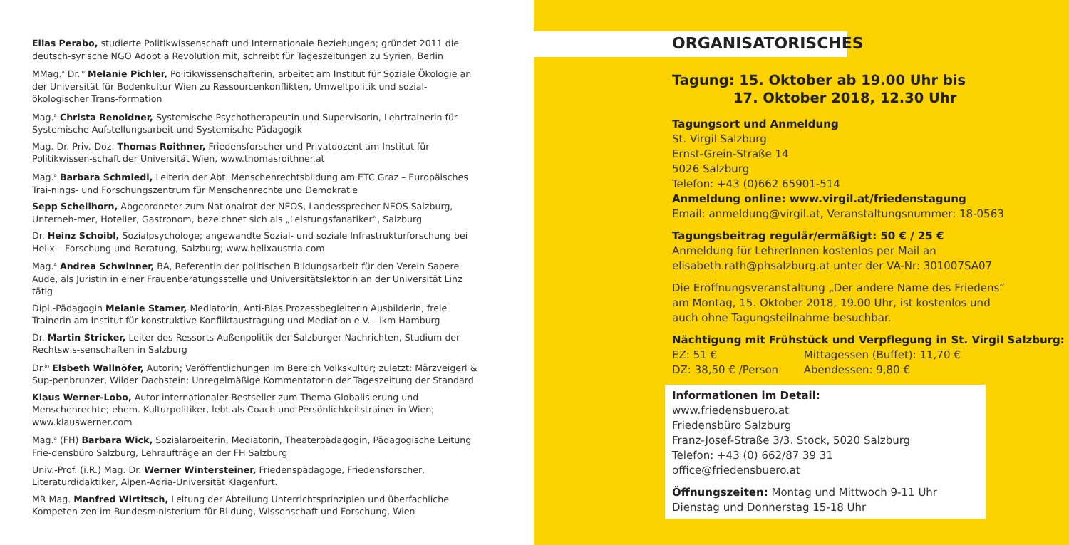Elias Perabo, studierte Politikwissenschaft und Internationale Beziehungen; gründet 2011 die deutsch-syrische NGO Adopt a Revolution mit, schreibt für Tageszeitungen zu Syrien, Berlin
MMag.<sup>a</sup> Dr.<sup>in</sup> Melanie Pichler, Politikwissenschafterin, arbeitet am Institut für Soziale Ökologie an der Universität für Bodenkultur Wien zu Ressourcenkonflikten, Umweltpolitik und sozial-ökologischer Trans-formation
Mag.<sup>a</sup> Christa Renoldner, Systemische Psychotherapeutin und Supervisorin, Lehrtrainerin für Systemische Aufstellungsarbeit und Systemische Pädagogik
Mag. Dr. Priv.-Doz. Thomas Roithner, Friedensforscher und Privatdozent am Institut für Politikwissen-schaft der Universität Wien, www.thomasroithner.at
Mag.<sup>a</sup> Barbara Schmiedl, Leiterin der Abt. Menschenrechtsbildung am ETC Graz – Europäisches Trai-nings- und Forschungszentrum für Menschenrechte und Demokratie
Sepp Schellhorn, Abgeordneter zum Nationalrat der NEOS, Landessprecher NEOS Salzburg, Unterneh-mer, Hotelier, Gastronom, bezeichnet sich als „Leistungsfanatiker“, Salzburg
Dr. Heinz Schoibl, Sozialpsychologe; angewandte Sozial- und soziale Infrastrukturforschung bei Helix – Forschung und Beratung, Salzburg; www.helixaustria.com
Mag.<sup>a</sup> Andrea Schwinner, BA, Referentin der politischen Bildungsarbeit für den Verein Sapere Aude, als Juristin in einer Frauenberatungsstelle und Universitätslektorin an der Universität Linz tätig
Dipl.-Pädagogin Melanie Stamer, Mediatorin, Anti-Bias Prozessbegleiterin Ausbilderin, freie Trainerin am Institut für konstruktive Konfliktaustragung und Mediation e.V. - ikm Hamburg
Dr. Martin Stricker, Leiter des Ressorts Außenpolitik der Salzburger Nachrichten, Studium der Rechtswis-senschaften in Salzburg
Dr.<sup>in</sup> Elsbeth Wallnöfer, Autorin; Veröffentlichungen im Bereich Volkskultur; zuletzt: Märzveigerl & Sup-penbrunzer, Wilder Dachstein; Unregelmäßige Kommentatorin der Tageszeitung der Standard
Klaus Werner-Lobo, Autor internationaler Bestseller zum Thema Globalisierung und Menschenrechte; ehem. Kulturpolitiker, lebt als Coach und Persönlichkeitstrainer in Wien; www.klauswerner.com
Mag.<sup>a</sup> (FH) Barbara Wick, Sozialarbeiterin, Mediatorin, Theaterpädagogin, Pädagogische Leitung Frie-densbüro Salzburg, Lehraufträge an der FH Salzburg
Univ.-Prof. (i.R.) Mag. Dr. Werner Wintersteiner, Friedenspädagoge, Friedensforscher, Literaturdidaktiker, Alpen-Adria-Universität Klagenfurt.
MR Mag. Manfred Wirtitsch, Leitung der Abteilung Unterrichtsprinzipien und überfachliche Kompeten-zen im Bundesministerium für Bildung, Wissenschaft und Forschung, Wien
ORGANISATORISCHES
Tagung: 15. Oktober ab 19.00 Uhr bis
17. Oktober 2018, 12.30 Uhr
Tagungsort und Anmeldung
St. Virgil Salzburg
Ernst-Grein-Straße 14
5026 Salzburg
Telefon: +43 (0)662 65901-514
Anmeldung online: www.virgil.at/friedenstagung
Email: anmeldung@virgil.at, Veranstaltungsnummer: 18-0563
Tagungsbeitrag regulär/ermäßigt: 50 € / 25 €
Anmeldung für LehrerInnen kostenlos per Mail an
elisabeth.rath@phsalzburg.at unter der VA-Nr: 301007SA07
Die Eröffnungsveranstaltung „Der andere Name des Friedens“
am Montag, 15. Oktober 2018, 19.00 Uhr, ist kostenlos und
auch ohne Tagungsteilnahme besuchbar.
Nächtigung mit Frühstück und Verpflegung in St. Virgil Salzburg:
EZ: 51 € Mittagessen (Buffet): 11,70 €
DZ: 38,50 € /Person Abendessen: 9,80 €
Informationen im Detail:
www.friedensbuero.at
Friedensbüro Salzburg
Franz-Josef-Straße 3/3. Stock, 5020 Salzburg
Telefon: +43 (0) 662/87 39 31
office@friedensbuero.at
Öffnungszeiten: Montag und Mittwoch 9-11 Uhr
Dienstag und Donnerstag 15-18 Uhr